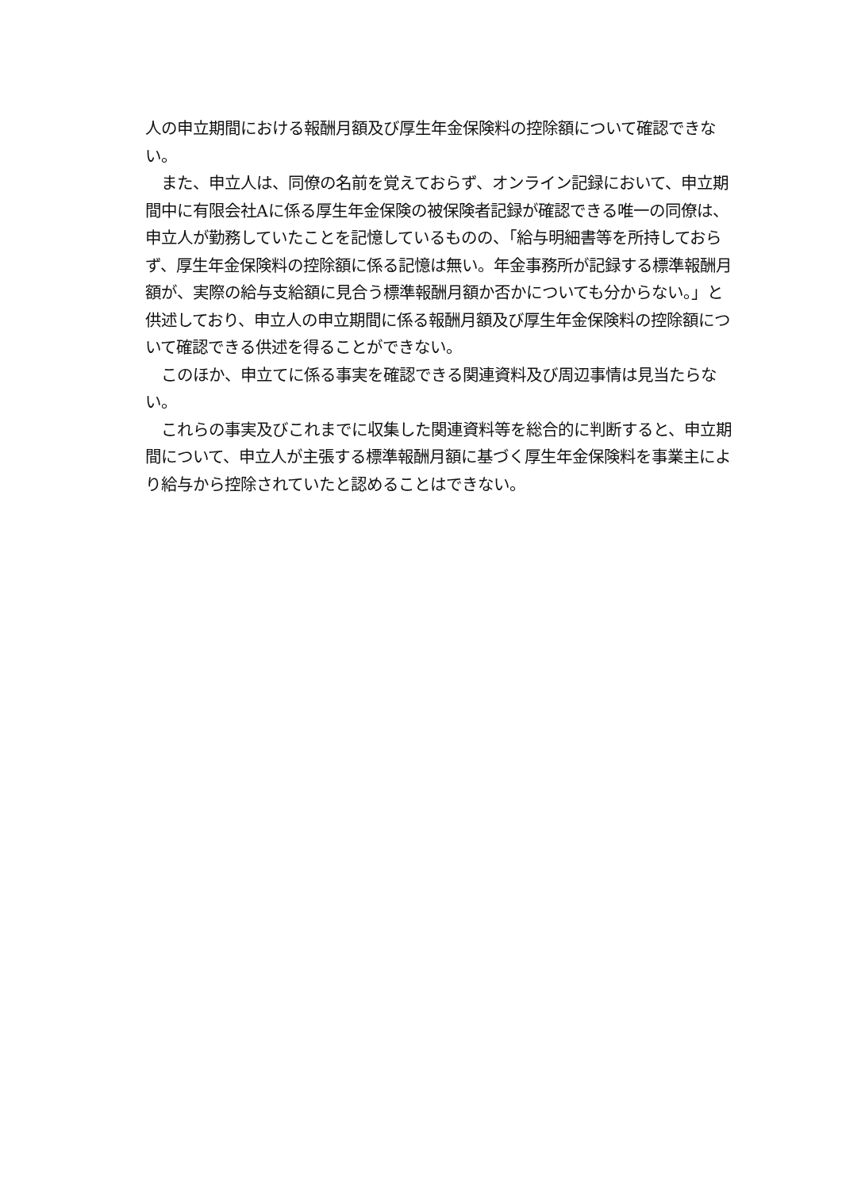人の申立期間における報酬月額及び厚生年金保険料の控除額について確認できない。
　また、申立人は、同僚の名前を覚えておらず、オンライン記録において、申立期間中に有限会社Aに係る厚生年金保険の被保険者記録が確認できる唯一の同僚は、申立人が勤務していたことを記憶しているものの、「給与明細書等を所持しておらず、厚生年金保険料の控除額に係る記憶は無い。年金事務所が記録する標準報酬月額が、実際の給与支給額に見合う標準報酬月額か否かについても分からない。」と供述しており、申立人の申立期間に係る報酬月額及び厚生年金保険料の控除額について確認できる供述を得ることができない。
　このほか、申立てに係る事実を確認できる関連資料及び周辺事情は見当たらない。
　これらの事実及びこれまでに収集した関連資料等を総合的に判断すると、申立期間について、申立人が主張する標準報酬月額に基づく厚生年金保険料を事業主により給与から控除されていたと認めることはできない。